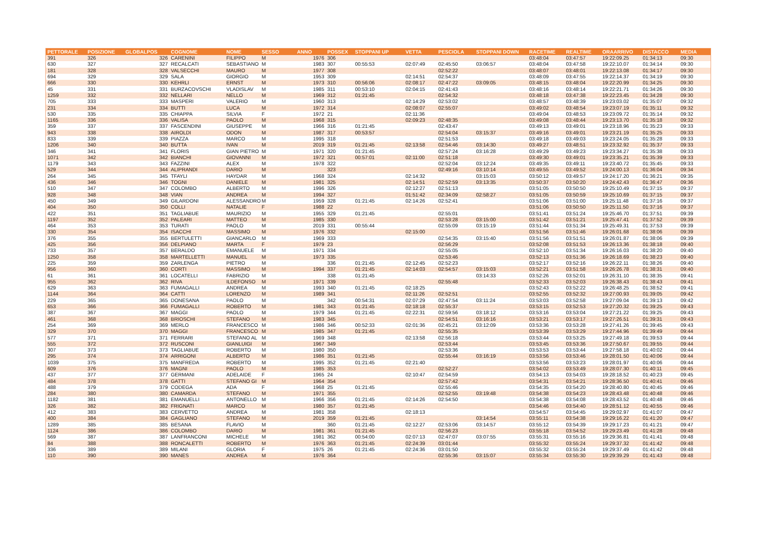| PETTORALE | POSIZIONE | GLOBALPOS | COGNOME | NOME | SESSO | ANNO | POSSEX | STOPPANI UP | VETTA | PESCIOLA | STOPPANI DOWN | RACETIME | REALTIME | ORAARRIVO | DISTACCO | MEDIA |
| --- | --- | --- | --- | --- | --- | --- | --- | --- | --- | --- | --- | --- | --- | --- | --- | --- |
| 391 | 326 | 326 | CARENINI | FILIPPO | M | 1976 | 306 | | | | | 03:48:04 | 03:47:57 | 19:22:09.25 | 01:34:13 | 09:30 |
| 630 | 327 | 327 | RECALCATI | SEBASTIANO | M | 1983 | 307 | 00:55:53 | 02:07:49 | 02:45:50 | 03:06:57 | 03:48:04 | 03:47:58 | 19:22:10.07 | 01:34:14 | 09:30 |
| 181 | 328 | 328 | VALSECCHI | MAURO | M | 1977 | 308 | | | 02:52:22 | | 03:48:07 | 03:48:01 | 19:22:13.08 | 01:34:17 | 09:30 |
| 694 | 329 | 329 | SALA | GIORGIO | M | 1953 | 309 | | 02:14:51 | 02:54:37 | | 03:48:09 | 03:47:55 | 19:22:14.37 | 01:34:19 | 09:30 |
| 666 | 330 | 330 | KEHRLI | ERNST | M | 1973 | 310 | 00:56:06 | 02:08:17 | 02:47:22 | 03:09:05 | 03:48:15 | 03:48:04 | 19:22:20.99 | 01:34:25 | 09:30 |
| 45 | 331 | 331 | BURZACOVSCHI | VLADISLAV | M | 1985 | 311 | 00:53:10 | 02:04:15 | 02:41:43 | | 03:48:16 | 03:48:14 | 19:22:21.71 | 01:34:26 | 09:30 |
| 1259 | 332 | 332 | NELLARI | NELLO | M | 1969 | 312 | 01:21:45 | | 02:54:32 | | 03:48:18 | 03:47:38 | 19:22:23.45 | 01:34:28 | 09:30 |
| 705 | 333 | 333 | MASPERI | VALERIO | M | 1960 | 313 | | 02:14:29 | 02:53:02 | | 03:48:57 | 03:48:39 | 19:23:03.02 | 01:35:07 | 09:32 |
| 231 | 334 | 334 | BUTTI | LUCA | M | 1972 | 314 | | 02:08:07 | 02:55:07 | | 03:49:02 | 03:48:54 | 19:23:07.19 | 01:35:11 | 09:32 |
| 530 | 335 | 335 | CHIAPPA | SILVIA | F | 1972 | 21 | | 02:11:36 | | | 03:49:04 | 03:48:53 | 19:23:09.72 | 01:35:14 | 09:32 |
| 1165 | 336 | 336 | VALISA | PAOLO | M | 1968 | 315 | | 02:09:23 | 02:48:35 | | 03:49:08 | 03:48:44 | 19:23:13.70 | 01:35:18 | 09:32 |
| 359 | 337 | 337 | FASCENDINI | GIUSEPPE | M | 1966 | 316 | 01:21:45 | | 02:43:47 | | 03:49:13 | 03:49:01 | 19:23:18.96 | 01:35:23 | 09:33 |
| 943 | 338 | 338 | AIROLDI | ODON | M | 1987 | 317 | 00:53:57 | | 02:54:04 | 03:15:37 | 03:49:16 | 03:49:01 | 19:23:21.19 | 01:35:25 | 09:33 |
| 833 | 339 | 339 | PIAZZA | MARCO | M | 1995 | 318 | | | 02:51:53 | | 03:49:18 | 03:49:03 | 19:23:24.05 | 01:35:28 | 09:33 |
| 1206 | 340 | 340 | BUTTA | IVAN | M | 2019 | 319 | 01:21:45 | 02:13:58 | 02:54:46 | 03:14:30 | 03:49:27 | 03:48:51 | 19:23:32.92 | 01:35:37 | 09:33 |
| 346 | 341 | 341 | FLORIS | GIAN PIETRO | M | 1971 | 320 | 01:21:45 | | 02:57:24 | 03:16:28 | 03:49:29 | 03:49:23 | 19:23:34.27 | 01:35:38 | 09:33 |
| 1071 | 342 | 342 | BIANCHI | GIOVANNI | M | 1972 | 321 | 00:57:01 | 02:11:00 | 02:51:18 | | 03:49:30 | 03:49:01 | 19:23:35.21 | 01:35:39 | 09:33 |
| 1179 | 343 | 343 | FAZZINI | ALEX | M | 1978 | 322 | | | 02:52:04 | 03:12:24 | 03:49:35 | 03:49:11 | 19:23:40.72 | 01:35:45 | 09:33 |
| 529 | 344 | 344 | ALIPRANDI | DARIO | M | | 323 | | | 02:49:16 | 03:10:14 | 03:49:55 | 03:49:52 | 19:24:00.13 | 01:36:04 | 09:34 |
| 264 | 345 | 345 | TFAYLI | HAYDAR | M | 1968 | 324 | | 02:14:32 | | 03:15:03 | 03:50:12 | 03:49:57 | 19:24:17.20 | 01:36:21 | 09:35 |
| 436 | 346 | 346 | TOGNI | DANIELE | M | 1981 | 325 | | 02:14:51 | 02:52:59 | 03:13:35 | 03:50:37 | 03:50:20 | 19:24:42.43 | 01:36:47 | 09:36 |
| 510 | 347 | 347 | COLOMBO | ALBERTO | M | 1996 | 326 | | 02:12:27 | 02:51:13 | | 03:51:05 | 03:50:50 | 19:25:10.49 | 01:37:15 | 09:37 |
| 928 | 348 | 348 | VIAN | ANDREA | M | 1994 | 327 | | 01:51:42 | 02:34:09 | 02:58:27 | 03:51:05 | 03:50:59 | 19:25:10.69 | 01:37:15 | 09:37 |
| 450 | 349 | 349 | GILARDONI | ALESSANDRO | M | 1959 | 328 | 01:21:45 | 02:14:26 | 02:52:41 | | 03:51:06 | 03:51:00 | 19:25:11.48 | 01:37:16 | 09:37 |
| 404 | 350 | 350 | COLLI | NATALIE | F | 1988 | 22 | | | | | 03:51:06 | 03:50:50 | 19:25:11.50 | 01:37:16 | 09:37 |
| 422 | 351 | 351 | TAGLIABUE | MAURIZIO | M | 1955 | 329 | 01:21:45 | | 02:55:01 | | 03:51:41 | 03:51:24 | 19:25:46.70 | 01:37:51 | 09:39 |
| 1197 | 352 | 352 | PALEARI | MATTEO | M | 1985 | 330 | | | 02:53:28 | 03:15:00 | 03:51:42 | 03:51:21 | 19:25:47.41 | 01:37:52 | 09:39 |
| 464 | 353 | 353 | TURATI | PAOLO | M | 2019 | 331 | 00:55:44 | | 02:55:09 | 03:15:19 | 03:51:44 | 03:51:34 | 19:25:49.31 | 01:37:53 | 09:39 |
| 330 | 354 | 354 | ISACCHI | MASSIMO | M | 1976 | 332 | | 02:15:00 | | | 03:51:56 | 03:51:46 | 19:26:01.68 | 01:38:06 | 09:39 |
| 376 | 355 | 355 | BERTULETTI | GIANCARLO | M | 1969 | 333 | | | 02:54:35 | 03:15:40 | 03:51:56 | 03:51:51 | 19:26:01.87 | 01:38:06 | 09:39 |
| 425 | 356 | 356 | DELPIANO | MARTA | F | 1979 | 23 | | | 02:56:29 | | 03:52:08 | 03:51:53 | 19:26:13.36 | 01:38:18 | 09:40 |
| 733 | 357 | 357 | BERALDO | EMANUELE | M | 1971 | 334 | | | 02:55:05 | | 03:52:10 | 03:51:34 | 19:26:16.03 | 01:38:20 | 09:40 |
| 1250 | 358 | 358 | MARTELLETTI | MANUEL | M | 1973 | 335 | | | 02:53:46 | | 03:52:13 | 03:51:36 | 19:26:18.69 | 01:38:23 | 09:40 |
| 225 | 359 | 359 | ZARLENGA | PIETRO | M | | 336 | 01:21:45 | 02:12:45 | 02:52:23 | | 03:52:17 | 03:52:16 | 19:26:22.11 | 01:38:26 | 09:40 |
| 956 | 360 | 360 | CORTI | MASSIMO | M | 1994 | 337 | 01:21:45 | 02:14:03 | 02:54:57 | 03:15:03 | 03:52:21 | 03:51:58 | 19:26:26.78 | 01:38:31 | 09:40 |
| 61 | 361 | 361 | LOCATELLI | FABRIZIO | M | | 338 | 01:21:45 | | | 03:14:33 | 03:52:26 | 03:52:01 | 19:26:31.10 | 01:38:35 | 09:41 |
| 955 | 362 | 362 | RIVA | ILDEFONSO | M | 1971 | 339 | | | 02:55:48 | | 03:52:33 | 03:52:03 | 19:26:38.43 | 01:38:43 | 09:41 |
| 629 | 363 | 363 | FUMAGALLI | ANDREA | M | 1993 | 340 | 01:21:45 | 02:18:25 | | | 03:52:43 | 03:52:22 | 19:26:48.25 | 01:38:52 | 09:41 |
| 1144 | 364 | 364 | CATTI | LORENZO | M | 1989 | 341 | | 02:11:26 | 02:52:51 | | 03:52:55 | 03:52:32 | 19:27:00.93 | 01:39:05 | 09:42 |
| 229 | 365 | 365 | DONESANA | PAOLO | M | | 342 | 00:54:31 | 02:07:29 | 02:47:54 | 03:11:24 | 03:53:03 | 03:52:58 | 19:27:09.04 | 01:39:13 | 09:42 |
| 653 | 366 | 366 | FUMAGALLI | ROBERTO | M | 1981 | 343 | 01:21:45 | 02:18:18 | 02:55:37 | | 03:53:15 | 03:52:53 | 19:27:20.32 | 01:39:25 | 09:43 |
| 387 | 367 | 367 | MAGGI | PAOLO | M | 1979 | 344 | 01:21:45 | 02:22:31 | 02:59:56 | 03:18:12 | 03:53:16 | 03:53:04 | 19:27:21.22 | 01:39:25 | 09:43 |
| 461 | 368 | 368 | BRIOSCHI | STEFANO | M | 1983 | 345 | | | 02:54:51 | 03:16:16 | 03:53:21 | 03:53:17 | 19:27:26.51 | 01:39:31 | 09:43 |
| 254 | 369 | 369 | MERLO | FRANCESCO | M | 1986 | 346 | 00:52:33 | 02:01:36 | 02:45:21 | 03:12:09 | 03:53:36 | 03:53:28 | 19:27:41.26 | 01:39:45 | 09:43 |
| 329 | 370 | 370 | MAGGI | FRANCESCO | M | 1985 | 347 | 01:21:45 | | 02:55:35 | | 03:53:39 | 03:53:29 | 19:27:44.96 | 01:39:49 | 09:44 |
| 577 | 371 | 371 | FERRARI | STEFANO AL | M | 1969 | 348 | | 02:13:58 | 02:56:18 | | 03:53:44 | 03:53:25 | 19:27:49.18 | 01:39:53 | 09:44 |
| 555 | 372 | 372 | RUSCONI | GIANLUIGI | M | 1967 | 349 | | | 02:53:44 | | 03:53:45 | 03:53:36 | 19:27:50.67 | 01:39:55 | 09:44 |
| 307 | 373 | 373 | TAGLIABUE | ROBERTO | M | 1980 | 350 | | | 02:53:36 | | 03:53:53 | 03:53:44 | 19:27:58.18 | 01:40:02 | 09:44 |
| 295 | 374 | 374 | ARRIGONI | ALBERTO | M | 1986 | 351 | 01:21:45 | | 02:55:44 | 03:16:19 | 03:53:56 | 03:53:46 | 19:28:01.50 | 01:40:06 | 09:44 |
| 1039 | 375 | 375 | MANFREDA | ROBERTO | M | 1995 | 352 | 01:21:45 | 02:21:40 | | | 03:53:56 | 03:53:23 | 19:28:01.97 | 01:40:06 | 09:44 |
| 609 | 376 | 376 | MAGNI | PAOLO | M | 1985 | 353 | | | 02:52:27 | | 03:54:02 | 03:53:49 | 19:28:07.30 | 01:40:11 | 09:45 |
| 437 | 377 | 377 | GERMANI | ADELAIDE | F | 1965 | 24 | | 02:10:47 | 02:54:59 | | 03:54:13 | 03:54:03 | 19:28:18.52 | 01:40:23 | 09:45 |
| 484 | 378 | 378 | GATTI | STEFANO GI | M | 1964 | 354 | | | 02:57:42 | | 03:54:31 | 03:54:21 | 19:28:36.50 | 01:40:41 | 09:46 |
| 488 | 379 | 379 | CODEGA | ADA | F | 1968 | 25 | 01:21:45 | | 02:55:46 | | 03:54:35 | 03:54:20 | 19:28:40.80 | 01:40:45 | 09:46 |
| 284 | 380 | 380 | CAMARDA | STEFANO | M | 1971 | 355 | | | 02:52:55 | 03:19:48 | 03:54:38 | 03:54:23 | 19:28:43.48 | 01:40:48 | 09:46 |
| 1182 | 381 | 381 | EMANUELLI | ANTONELLO | M | 1966 | 356 | 01:21:45 | 02:14:26 | 02:54:50 | | 03:54:38 | 03:54:08 | 19:28:43.52 | 01:40:48 | 09:46 |
| 326 | 382 | 382 | FRIGNATI | MARCO | M | 1980 | 357 | 01:21:45 | | | | 03:54:46 | 03:54:40 | 19:28:51.12 | 01:40:55 | 09:46 |
| 412 | 383 | 383 | CERVETTO | ANDREA | M | 1981 | 358 | | 02:18:13 | | | 03:54:57 | 03:54:45 | 19:29:02.97 | 01:41:07 | 09:47 |
| 400 | 384 | 384 | GAGLIANO | STEFANO | M | 2019 | 359 | 01:21:45 | | | 03:14:54 | 03:55:11 | 03:54:38 | 19:29:16.22 | 01:41:20 | 09:47 |
| 1289 | 385 | 385 | BESANA | FLAVIO | M | | 360 | 01:21:45 | 02:12:27 | 02:53:06 | 03:14:57 | 03:55:12 | 03:54:39 | 19:29:17.23 | 01:41:21 | 09:47 |
| 1124 | 386 | 386 | COLOMBO | DARIO | M | 1981 | 361 | 01:21:45 | | 02:56:23 | | 03:55:18 | 03:54:52 | 19:29:23.49 | 01:41:28 | 09:48 |
| 569 | 387 | 387 | LANFRANCONI | MICHELE | M | 1981 | 362 | 00:54:00 | 02:07:13 | 02:47:07 | 03:07:55 | 03:55:31 | 03:55:16 | 19:29:36.81 | 01:41:41 | 09:48 |
| 84 | 388 | 388 | RONCALETTI | ROBERTO | M | 1976 | 363 | 01:21:45 | 02:24:39 | 03:01:44 | | 03:55:32 | 03:55:24 | 19:29:37.32 | 01:41:42 | 09:48 |
| 336 | 389 | 389 | MILANI | GLORIA | F | 1975 | 26 | 01:21:45 | 02:24:36 | 03:01:50 | | 03:55:32 | 03:55:24 | 19:29:37.49 | 01:41:42 | 09:48 |
| 110 | 390 | 390 | MANES | ANDREA | M | 1976 | 364 | | | 02:55:36 | 03:15:07 | 03:55:34 | 03:55:30 | 19:29:39.29 | 01:41:43 | 09:48 |